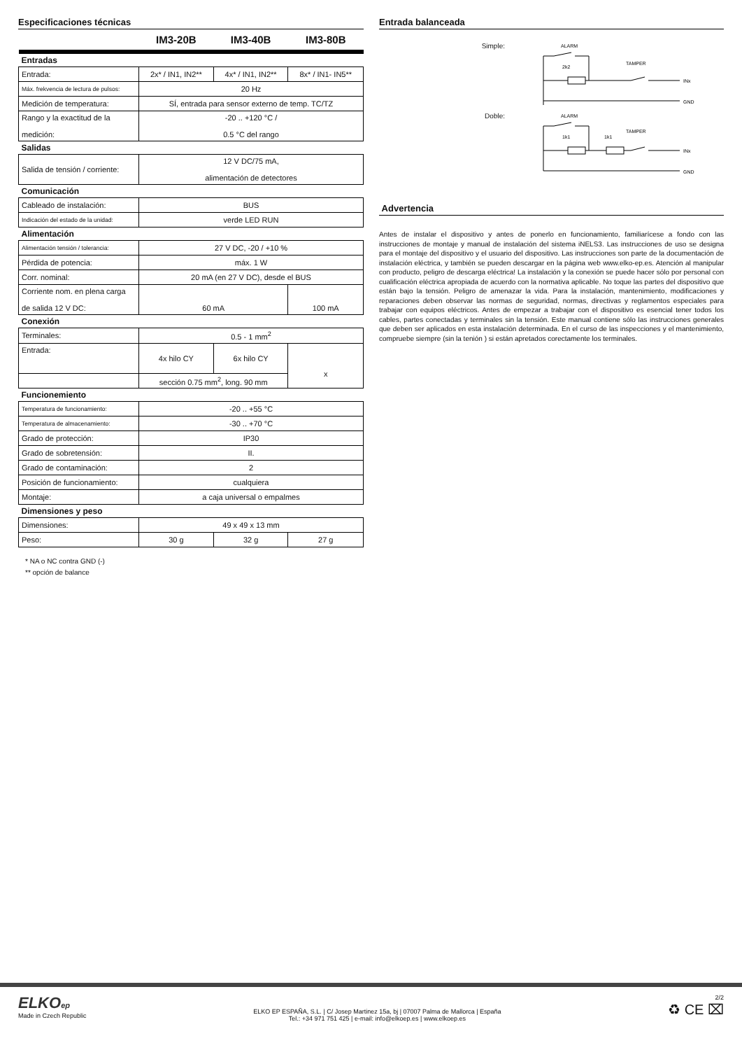Especificaciones técnicas
| | IM3-20B | IM3-40B | IM3-80B |
| Entradas | | | |
| Entrada: | 2x* / IN1, IN2** | 4x* / IN1, IN2** | 8x* / IN1- IN5** |
| Máx. frekvencia de lectura de pulsos: | 20 Hz | | |
| Medición de temperatura: | SÍ, entrada para sensor externo de temp. TC/TZ | | |
| Rango y la exactitud de la medición: | -20 .. +120 °C / 0.5 °C del rango | | |
| Salidas | | | |
| Salida de tensión / corriente: | 12 V DC/75 mA, alimentación de detectores | | |
| Comunicación | | | |
| Cableado de instalación: | BUS | | |
| Indicación del estado de la unidad: | verde LED RUN | | |
| Alimentación | | | |
| Alimentación tensión / tolerancia: | 27 V DC, -20 / +10 % | | |
| Pérdida de potencia: | máx. 1 W | | |
| Corr. nominal: | 20 mA (en 27 V DC), desde el BUS | | |
| Corriente nom. en plena carga de salida 12 V DC: | 60 mA | | 100 mA |
| Conexión | | | |
| Terminales: | 0.5 - 1 mm<sup>2</sup> | | |
| Entrada: | 4x hilo CY | 6x hilo CY | x |
| | sección 0.75 mm<sup>2</sup>, long. 90 mm | | |
| Funcionemiento | | | |
| Temperatura de funcionamiento: | -20 .. +55 °C | | |
| Temperatura de almacenamiento: | -30 .. +70 °C | | |
| Grado de protección: | IP30 | | |
| Grado de sobretensión: | II. | | |
| Grado de contaminación: | 2 | | |
| Posición de funcionamiento: | cualquiera | | |
| Montaje: | a caja universal o empalmes | | |
| Dimensiones y peso | | | |
| Dimensiones: | 49 x 49 x 13 mm | | |
| Peso: | 30 g | 32 g | 27 g |
* NA o NC contra GND (-)
** opción de balance
Entrada balanceada
Simple:
ALARM
TAMPER
2k2
INx
GND
Doble:
ALARM
TAMPER
1k1
1k1
INx
GND
Advertencia
Antes de instalar el dispositivo y antes de ponerlo en funcionamiento, familiarícese a fondo con las instrucciones de montaje y manual de instalación del sistema iNELS3. Las instrucciones de uso se designa para el montaje del dispositivo y el usuario del dispositivo. Las instrucciones son parte de la documentación de instalación eléctrica, y también se pueden descargar en la página web www.elko-ep.es. Atención al manipular con producto, peligro de descarga eléctrica! La instalación y la conexión se puede hacer sólo por personal con cualificación eléctrica apropiada de acuerdo con la normativa aplicable. No toque las partes del dispositivo que están bajo la tensión. Peligro de amenazar la vida. Para la instalación, mantenimiento, modificaciones y reparaciones deben observar las normas de seguridad, normas, directivas y reglamentos especiales para trabajar con equipos eléctricos. Antes de empezar a trabajar con el dispositivo es esencial tener todos los cables, partes conectadas y terminales sin la tensión. Este manual contiene sólo las instrucciones generales que deben ser aplicados en esta instalación determinada. En el curso de las inspecciones y el mantenimiento, compruebe siempre (sin la tenión ) si están apretados corectamente los terminales.
ELKOep
Made in Czech Republic
ELKO EP ESPAÑA, S.L. | C/ Josep Martinez 15a, bj | 07007 Palma de Mallorca | España
Tel.: +34 971 751 425 | e-mail: info@elkoep.es | www.elkoep.es
2/2
♻ CE ⌧